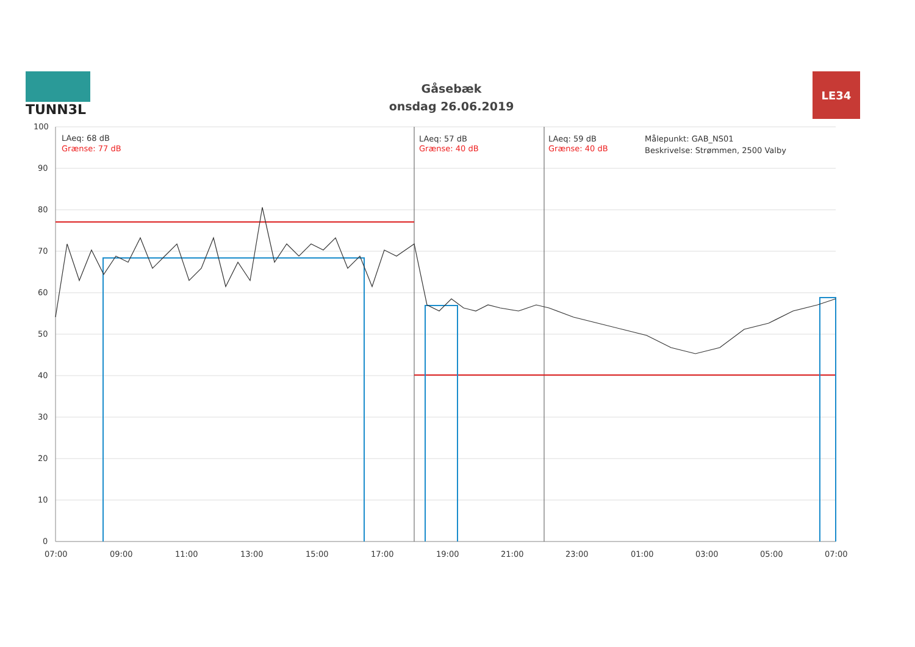TUNN3L
Gåsebæk
onsdag 26.06.2019
LE34
100
90
80
70
60
50
40
30
20
10
0
07:00
09:00
11:00
13:00
15:00
17:00
19:00
21:00
23:00
01:00
03:00
05:00
07:00
LAeq: 68 dB
Grænse: 77 dB
LAeq: 57 dB
Grænse: 40 dB
LAeq: 59 dB
Grænse: 40 dB
Målepunkt: GAB_NS01
Beskrivelse: Strømmen, 2500 Valby